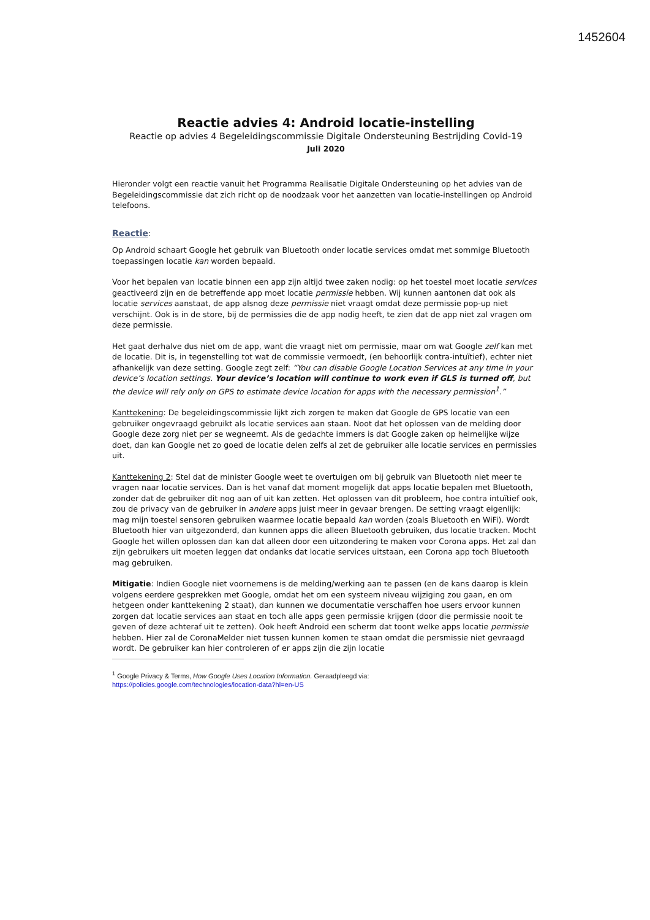1452604
Reactie advies 4: Android locatie-instelling
Reactie op advies 4 Begeleidingscommissie Digitale Ondersteuning Bestrijding Covid-19
Juli 2020
Hieronder volgt een reactie vanuit het Programma Realisatie Digitale Ondersteuning op het advies van de Begeleidingscommissie dat zich richt op de noodzaak voor het aanzetten van locatie-instellingen op Android telefoons.
Reactie:
Op Android schaart Google het gebruik van Bluetooth onder locatie services omdat met sommige Bluetooth toepassingen locatie kan worden bepaald.
Voor het bepalen van locatie binnen een app zijn altijd twee zaken nodig: op het toestel moet locatie services geactiveerd zijn en de betreffende app moet locatie permissie hebben. Wij kunnen aantonen dat ook als locatie services aanstaat, de app alsnog deze permissie niet vraagt omdat deze permissie pop-up niet verschijnt. Ook is in de store, bij de permissies die de app nodig heeft, te zien dat de app niet zal vragen om deze permissie.
Het gaat derhalve dus niet om de app, want die vraagt niet om permissie, maar om wat Google zelf kan met de locatie. Dit is, in tegenstelling tot wat de commissie vermoedt, (en behoorlijk contra-intuïtief), echter niet afhankelijk van deze setting. Google zegt zelf: “You can disable Google Location Services at any time in your device’s location settings. Your device’s location will continue to work even if GLS is turned off, but the device will rely only on GPS to estimate device location for apps with the necessary permission<sup>1</sup>.”
Kanttekening: De begeleidingscommissie lijkt zich zorgen te maken dat Google de GPS locatie van een gebruiker ongevraagd gebruikt als locatie services aan staan. Noot dat het oplossen van de melding door Google deze zorg niet per se wegneemt. Als de gedachte immers is dat Google zaken op heimelijke wijze doet, dan kan Google net zo goed de locatie delen zelfs al zet de gebruiker alle locatie services en permissies uit.
Kanttekening 2: Stel dat de minister Google weet te overtuigen om bij gebruik van Bluetooth niet meer te vragen naar locatie services. Dan is het vanaf dat moment mogelijk dat apps locatie bepalen met Bluetooth, zonder dat de gebruiker dit nog aan of uit kan zetten. Het oplossen van dit probleem, hoe contra intuïtief ook, zou de privacy van de gebruiker in andere apps juist meer in gevaar brengen. De setting vraagt eigenlijk: mag mijn toestel sensoren gebruiken waarmee locatie bepaald kan worden (zoals Bluetooth en WiFi). Wordt Bluetooth hier van uitgezonderd, dan kunnen apps die alleen Bluetooth gebruiken, dus locatie tracken. Mocht Google het willen oplossen dan kan dat alleen door een uitzondering te maken voor Corona apps. Het zal dan zijn gebruikers uit moeten leggen dat ondanks dat locatie services uitstaan, een Corona app toch Bluetooth mag gebruiken.
Mitigatie: Indien Google niet voornemens is de melding/werking aan te passen (en de kans daarop is klein volgens eerdere gesprekken met Google, omdat het om een systeem niveau wijziging zou gaan, en om hetgeen onder kanttekening 2 staat), dan kunnen we documentatie verschaffen hoe users ervoor kunnen zorgen dat locatie services aan staat en toch alle apps geen permissie krijgen (door die permissie nooit te geven of deze achteraf uit te zetten). Ook heeft Android een scherm dat toont welke apps locatie permissie hebben. Hier zal de CoronaMelder niet tussen kunnen komen te staan omdat die persmissie niet gevraagd wordt. De gebruiker kan hier controleren of er apps zijn die zijn locatie
<sup>1</sup> Google Privacy & Terms, How Google Uses Location Information. Geraadpleegd via:
https://policies.google.com/technologies/location-data?hl=en-US